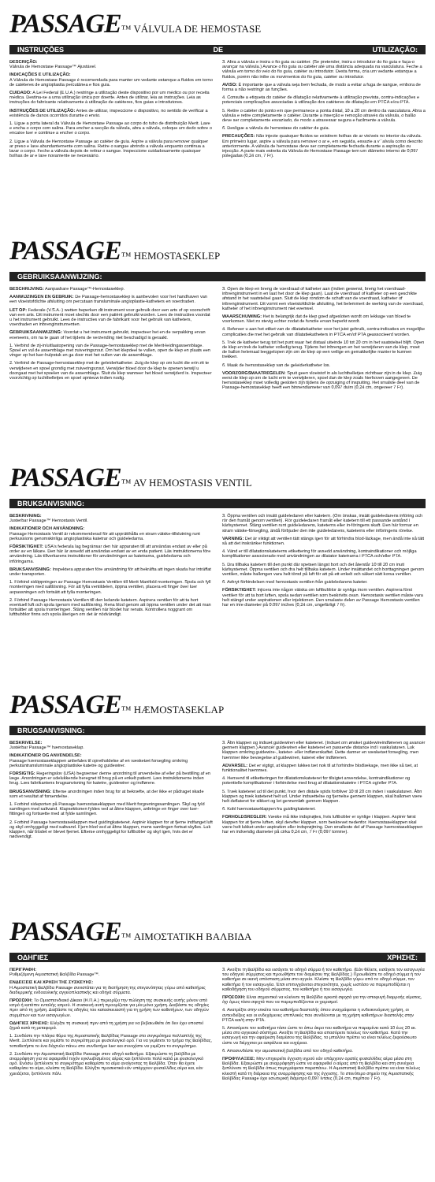PASSAGE™ VÁLVULA DE HEMOSTASE
INSTRUÇÕES DE UTILIZAÇÃO:
DESCRIÇÃO:
Válvula de Hemostase Passage™ Ajustável.
INDICAÇÕES E UTILIZAÇÃO:
A Válvula de Hemostase Passage é recomendada para manter um vedante estanque a fluidos em torno de catéteres de angioplastia percutânea e fios guia.
CUIDADO: A Lei Federal (E.U.A.) restringe a utilização deste dispositivo por um médico ou por receita médica. Destina-se a uma utilização única por doente. Antes de utilizar, leia as instruções. Leia as instruções do fabricante relativamente à utilização de catéteres, fios guias e introdutores.
INSTRUÇÕES DE UTILIZAÇÃO: Antes de utilizar, inspeccione o dispositivo, no sentido de verificar a existência de danos ocorridos durante o envio.
1. Ligue a porta lateral da Válvula de Hemostase Passage ao corpo do tubo de distribuição Merit. Lave e encha o corpo com salina. Para encher a secção da válvula, abra a válvula, coloque um dedo sobre o encaixe luer e continue a encher o corpo.
2. Ligue a Válvula de Hemostase Passage ao catéter de guia. Aspire a válvula para remover qualquer ar preso e lave abundantemente com salina. Retire o sangue abrindo a válvula enquanto continua a lavar o corpo. Feche a válvula depois de retirar o sangue. Inspeccione cuidadosamente quaisquer bolhas de ar e lave novamente se necessário.
3. Abra a válvula e insira o fio guia ou catéter. (Se pretender, insira o introdutor do fio guia e faça-o avançar na válvula.) Avance o fio guia ou catéter até uma distância adequada na vasculatura. Feche a válvula em torno do veio do fio guia, catéter ou introdutor. Desta forma, cria um vedante estanque a fluidos, porém não inibe os movimentos do fio guia, catéter ou introdutor.
AVISO: É importante que a válvula seja bem fechada, de modo a evitar a fuga de sangue, embora de forma a não restringir as funções.
4. Consulte a etiqueta do catéter de dilatação relativamente à utilização prevista, contra-indicações e potenciais complicações associadas à utilização dos catéteres de dilatação em PTCA e/ou PTA.
5. Retire o catéter do ponto em que permanece a ponta distal, 10 a 20 cm dentro da vasculatura. Abra a válvula e retire completamente o catéter. Durante a inserção e remoção através da válvula, o balão deve ser completamente esvaziado, de modo a atravessar segura e facilmente a válvula.
6. Desligue a válvula de hemostase do catéter de guia.
PRECAUÇÕES: Não injecte quaisquer fluidos se existirem bolhas de ar visíveis no interior da válvula. Em primeiro lugar, aspire a válvula para remover o ar e, em seguida, esvazie a v´´alvula como descrito anteriormente. A válvula de hemostase deve ser completamente fechada durante a aspiração ou injecção. A parte mais estreita da Válvula de Hemostase Passage tem um diâmetro interno de 0,097 polegadas (0,24 cm, 7 Fr).
PASSAGE™ HEMOSTASEKLEP
GEBRUIKSAANWIJZING:
BESCHRIJVING: Aanpasbare Passage™-Hemostaseklep.
AANWIJZINGEN EN GEBRUIK: De Passage-hemostaseklep is aanbevolen voor het handhaven van een vloeistofdichte afsluiting om percutaan transluminale angioplastie-katheters en voerdraden.
LET OP: Federale (V.S.A.-) wetten beperken dit instrument voor gebruik door een arts of op voorschrift van een arts. Dit instrument moet slechts door een patiënt gebruikt worden. Lees de instructies voordat u het instrument gebruikt. Lees de instructies van de fabrikant voor het gebruik van katheters, voerdraden en inbrenginstrumenten.
GEBRUIKSAANWIJZING: Voordat u het instrument gebruikt, inspecteer het en de verpakking ervan eveneens, om na te gaan of het tijdens de verzending niet beschadigd is geraakt.
1. Verbind de zij-in/uitlaatopening van de Passage-hemostaseklep met de Merit-leidingassemblage. Spoel en vul de assemblage met zuiveringszout. Om het klepdeel te vullen, open de klep en plaats een vinger op het luer-hulpstuk en ga door met het vullen van de assemblage.
2. Verbind de Passage-hemostaseklep met de geleiderkatheter. Zuig de klep op om lucht die erin zit te verwijderen en spoel grondig met zuiveringszout. Verwijder bloed door de klep te openen terwijl u doorgaat met het spoelen van de assemblage. Sluit de klep wanneer het bloed verwijderd is. Inspecteer voorzichtig op luchtbelletjes en spoel opnieuw indien nodig.
3. Open de klep en breng de voerdraad of katheter aan (Indien gewenst, breng het voerdraad-inbrenginstrument in en laat het door de klep gaan). Laat de voerdraad of katheter op een geschikte afstand in het vaatstelsel gaan. Sluit de klep rondom de schaft van de voerdraad, katheter of inbrenginstrument. Dit vormt een vloeistofdichte afsluiting, het belemmert de werking van de voerdraad, katheter of het inbrenginstrument niet evenwel.
WAARSCHUWING: Het is belangrijk dat de klep goed afgesloten wordt om lekkage van bloed te voorkomen. Niet zo stevig echter zodat de functie ervan beperkt wordt.
4. Refereer u aan het etiket van de dilatatiekatheter voor het juist gebruik, contra-indicaties en mogelijke complicaties die met het gebruik van dilatatiekatheters in PTCA en/of PTA geassocieerd worden.
5. Trek de katheter terug tot het punt waar het distaal uiteinde 10 tot 20 cm in het vaatstelsel blijft. Open de klep en trek de katheter volledig terug. Tijdens het inbrengen en het verwijderen van de klep, moet de ballon helemaal leeggelopen zijn om de klep op een veilige en gemakkelijke manier te kunnen trekken.
6. Maak de hemostaseklep van de geleiderkatheter los.
VOORZORGSMAATREGELEN: Spuit geen vloeistof in als luchtbelletjes zichtbaar zijn in de klep. Zuig eerst de klep op om de lucht erin te verwijderen, spoel dan de klep zoals hierboven aangegeven. De hemostaseklep moet volledig gesloten zijn tijdens de opzuiging of inspuiting. Het smalste deel van de Passage-hemostaseklep heeft een binnendiameter van 0,097 duim (0,24 cm, ongeveer 7 Fr).
PASSAGE™ AV HEMOSTASIS VENTIL
BRUKSANVISNING:
BESKRIVNING:
Justerbar Passage™ Hemostasis Ventil.
INDIKATIONER OCH ANVÄNDNING:
Passage Hemostasis Ventil är rekommenderad för att upprätthålla en stram vätske-tillslutning runt perkussions genomskinliga angioplastiska katetrar och guideledarna.
FÖRSIKTIGHET: USA's federala lag begränsar den här apparaten till att användas endast av eller på order av en läkare. Den här är avsedd att användas endast av en enda patient. Läs instruktionerna före användning. Läs tillverkarens instruktioner för användningen av katetrarna, guideledarna och införingarna.
BRUKSANVISNING: Inspektera apparaten före användning för att bekräfta att ingen skada har inträffat under transporten.
1. Förbind sidöppningen av Passage Hemostasis Ventilen till Merit Manifold monteringen. Spola och fyll monteringen med saltlösning. För att fylla ventildelen, öppna ventilen, placera ett finger över luer avpassningen och fortsätt att fylla monteringen.
2. Förbind Passage Hemostasis Ventilen till den ledande katetern. Aspirera ventilen för att ta bort eventuell luft och spola igenom med saltlösning. Rena blod genom att öppna ventilen under det att man fortsätter att spola monteringen. Stäng ventilen när blodet har renats. Kontrollera noggrant om luftbubblor finns och spola återigen om det är nödvändigt.
3. Öppna ventilen och insätt guideledaren eller katetern. (Om önskas, insätt guideledarens införing och rör den framåt genom ventilen). Rör guideledaren framåt eller katetern till ett passande avstånd i kärlsystemet. Stäng ventilen runt guideledarens, kateterns eller in-föringens skaft. Den här formar en stram vätske-försegling, ändå förbjuder den inte guideledarens, kateterns eller införingens rörelse.
VARNING: Det är viktigt att ventilen tätt stängs igen för att förhindra blod-läckage, men ändå inte så tätt så att det inskränker funktionen.
4. Vänd er till dilatationskateterns etikettering för avsedd användning, kontraindikationer och möjliga komplikationer associerade med användningen av dilatator katetrarna i PTCA och/eller PTA.
5. Dra tillbaka katetern till den punkt där spetsen längst bort och det återstår 10 till 20 cm inuti kärlsystemet. Öppna ventilen och dra helt tillbaka katetern. Under insättandet och borttagningen genom ventilen, måste ballongen vara helt tömd på luft för att på ett enkelt och säkert sätt korsa ventilen.
6. Avbryt förbindelsen med hemostasis ventilen från guideledarens kateter.
FÖRSIKTIGHET: Injicera inte någon vätska om luftbubblor är synliga inom ventilen. Aspirera först ventilen för att ta bort luften, spola sedan ventilen som beskrivits ovan. Hemostasis ventilen måste vara helt stängd under aspirationen eller injektionen. Den smalaste delen av Passage Hemostasis ventilen har en inre diameter på 0.097 inches (0,24 cm, ungefärligt 7 fr).
PASSAGE™ HÆMOSTASEKLAP
BRUGSANVISNING:
BESKRIVELSE:
Justérbar Passage™ hæmostaseklap.
INDIKATIONER OG ANVENDELSE:
Passage hæmostaseklappen anbefales til opretholdelse af en væsketæt forsegling omkring perkutantransluminale angioplastiske katetre og guidewirer.
FORSIGTIG: Regeringslov (USA) begrænser denne anordning til anvendelse af eller på bestilling af en læge. Anordningen er udelukkende beregnet til brug på en enkelt patient. Læs instruktionerne inden brug. Læs fabrikantens brugsanvisning for katetre, guidewirer og indførere.
BRUGSANVISNING: Efterse anordningen inden brug for at bekræfte, at der ikke er pådraget skade som et resultat af forsendelse.
1. Forbind sideporten på Passage hæmostaseklappen med Merit forgreningssamlingen. Skyl og fyld samlingen med saltvand. Klapsektionen fyldes ved at åbne klappen, anbringe en finger over luer-fittingen og fortsætte med at fylde samlingen.
2. Forbind Passage hæmostaseklappen med guidingkateteret. Aspirér klappen for at fjerne indfanget luft og skyl omhyggeligt med saltvand. Fjern blod ved at åbne klappen, mens samlingen fortsat skylles. Luk klappen, når blodet er blevet fjernet. Efterse omhyggeligt for luftbobler og skyl igen, hvis det er nødvendigt.
3. Åbn klappen og indsæt guidewiren eller kateteret. (Indsæt om ønsket guidewireindføreren og avancér gennem klappen.) Avancér guidewiren eller kateteret en passende distance ind i vaskulaturen. Luk klappen omkring guidewire-, kateter- eller indførerskaftet. Dette danner en væsketæt forsegling, men hæmmer ikke bevægelse af guidewiren, kateret eller indføreren.
ADVARSEL: Det er vigtigt, at klappen lukkes tæt nok til at forhindre blodlækage, men ikke så tæt, at funktionalitet hæmmes.
4. Henvend til etiketteringen for dilatationskateteret for tilsigtet anvendelse, kontraindikationer og potentielle komplikationer i forbindelse med brug af dilatationskatetre i PTCA og/eller PTA.
5. Træk kateteret ud til det punkt, hvor den distale spids forbliver 10 til 20 cm inden i vaskulaturen. Åbn klappen og træk kateteret helt ud. Under indsættelse og fjernelse gennem klappen, skal ballonen være helt deflateret for sikkert og let gennemløb gennem klappen.
6. Kobl hæmostaseklappen fra guidingkateteret.
FORHOLDSREGLER: Væske må ikke indsprøjtes, hvis luftbobler er synlige i klappen. Aspirér først klappen for at fjerne luften, skyl derefter klappen, som beskrevet nedenfor. Hæmostaseklappen skal være helt lukket under aspiration eller indsprøjtning. Den smalleste del af Passage hæmostaseklappen har en indvendig diameter på cirka 0,24 cm, 7 Fr (0,097 tomme).
PASSAGE™ ΑΙΜΟΣΤΑΤΙΚΗ ΒΑΛΒΙΔΑ
ΟΔΗΓΙΕΣ ΧΡΗΣΗΣ:
ΠΕΡΙΓΡΑΦΗ:
Ρυθμιζόμενη Αιμοστατική Βαλβίδα Passage™.
ΕΝΔΕΙΞΕΙΣ ΚΑΙ ΧΡΗΣΗ ΤΗΣ ΣΥΣΚΕΥΗΣ:
Η Αιμοστατική Βαλβίδα Passage συνιστάται για τη διατήρηση της στεγανότητας γύρω από καθετήρες διαδερμικής ενδοαυλικής αγγειοπλαστικής και οδηγά σύρματα.
ΠΡΟΣΟΧΗ: Το Ομοσπονδιακό Δίκαιο (Η.Π.Α.) περιορίζει την πώληση της συσκευής αυτής μόνον από ιατρό ή κατόπιν εντολής ιατρού. Η συσκευή αυτή προορίζεται για μία μόνο χρήση. Διαβάστε τις οδηγίες πριν από τη χρήση. Διαβάστε τις οδηγίες του κατασκευαστή για τη χρήση των καθετήρων, των οδηγών συρμάτων και των εισαγωγέων.
ΟΔΗΓΙΕΣ ΧΡΗΣΗΣ: Ελέγξτε τη συσκευή πριν από τη χρήση για να βεβαιωθείτε ότι δεν έχει υποστεί ζημιά κατά τη μεταφορά.
1. Συνδέστε την πλάγια θύρα της Αιμοστατικής Βαλβίδας Passage στο συγκρότημα πολλαπλής της Merit. Ξεπλύνετε και γεμίστε το συγκρότημα με φυσιολογικό ορό. Για να γεμίσετε το τμήμα της Βαλβίδας, τοποθετήστε το ένα δάχτυλο πάνω στο συνδετήρα luer και συνεχίστε να γεμίζετε το συγκρότημα.
2. Συνδέστε την Αιμοστατική Βαλβίδα Passage στον οδηγό καθετήρα. Εξαερώστε τη βαλβίδα με αναρρόφηση για να αφαιρεθεί τυχόν εγκλωβισμένος αέρας και ξεπλύνετε πολύ καλά με φυσιολογικό ορό. Ενόσω ξεπλένετε το συγκρότημα καθαρίστε το αίμα ανοίγοντας τη Βαλβίδα. Όταν θα έχετε καθαρίσει το αίμα, κλείστε τη Βαλβίδα. Ελέγξτε προσεκτικά εάν υπάρχουν φυσαλλίδες αέρα και, εάν χρειάζεται, ξεπλύνετε πάλι.
3. Ανοίξτε τη Βαλβίδα και εισάγετε το οδηγό σύρμα ή τον καθετήρα. (Εάν θέλετε, εισάγετε τον εισαγωγέα του οδηγού σύρματος και προωθήστε τον διαμέσου της Βαλβίδας.) Προωθείστε το οδηγό σύρμα ή τον καθετήρα σε ικανή απόσταση μέσα στο αγγείο. Κλείστε τη Βαλβίδα γύρω από το οδηγό σύρμα, τον καθετήρα ή τον εισαγωγέα. Έτσι επιτυγχάνεται στεγανότητα, χωρίς ωστόσο να παρεμποδίζεται η καθοδήγηση του οδηγού σύρματος, του καθετήρα ή του εισαγωγέα.
ΠΡΟΣΟΧΗ: Είναι σημαντικό να κλείνετε τη Βαλβίδα αρκετά σφιχτά για την αποφυγή διαρροής αίματος, όχι όμως τόσο σφιχτά που να παρεμποδίζονται οι χειρισμοί.
4. Ανατρέξτε στην ετικέτα του καθετήρα διαστολής όπου αναγράφεται η ενδεικνυόμενη χρήση, οι αντενδείξεις και οι ενδεχόμενες επιπλοκές που συνδέονται με τη χρήση καθετήρων διαστολής στην PTCA και/ή στην PTA.
5. Αποσύρετε τον καθετήρα τόσο ώστε το άπω άκρο του καθετήρα να παραμένει κατά 10 έως 20 εκ. μέσα στο αγγειακό σύστημα. Ανοίξτε τη Βαλβίδα και αποσύρετε τελείως τον καθετήρα. Κατά την εισαγωγή και την αφαίρεση διαμέσου της Βαλβίδας, το μπαλόνι πρέπει να είναι τελείως ξεφούσκωτο ώστε να διέρχεται με ασφάλεια και ευχέρεια.
6. Αποσυνδέστε την αιμοστατική βαλβίδα από τον οδηγό καθετήρα.
ΠΡΟΦΥΛΑΞΕΙΣ: Μην επιχειρείτε έγχυση υγρού εάν υπάρχουν ορατές φυσαλλίδες αέρα μέσα στη Βαλβίδα. Εξαερώστε με αναρρόφηση ώστε να αφαιρεθεί ο αέρας από τη Βαλβίδα και στη συνέχεια ξεπλύνετε τη Βαλβίδα όπως περιγράφεται παραπάνω. Η Αιμοστατική Βαλβίδα πρέπει να είναι τελείως κλειστή κατά τη διάρκεια της αναρρόφησης και της έγχυσης. Το στενότερο σημείο της Αιμοστατικής Βαλβίδας Passage έχει εσωτερική διάμετρο 0,097 ίντσες (0,24 cm, περίπου 7 Fr).